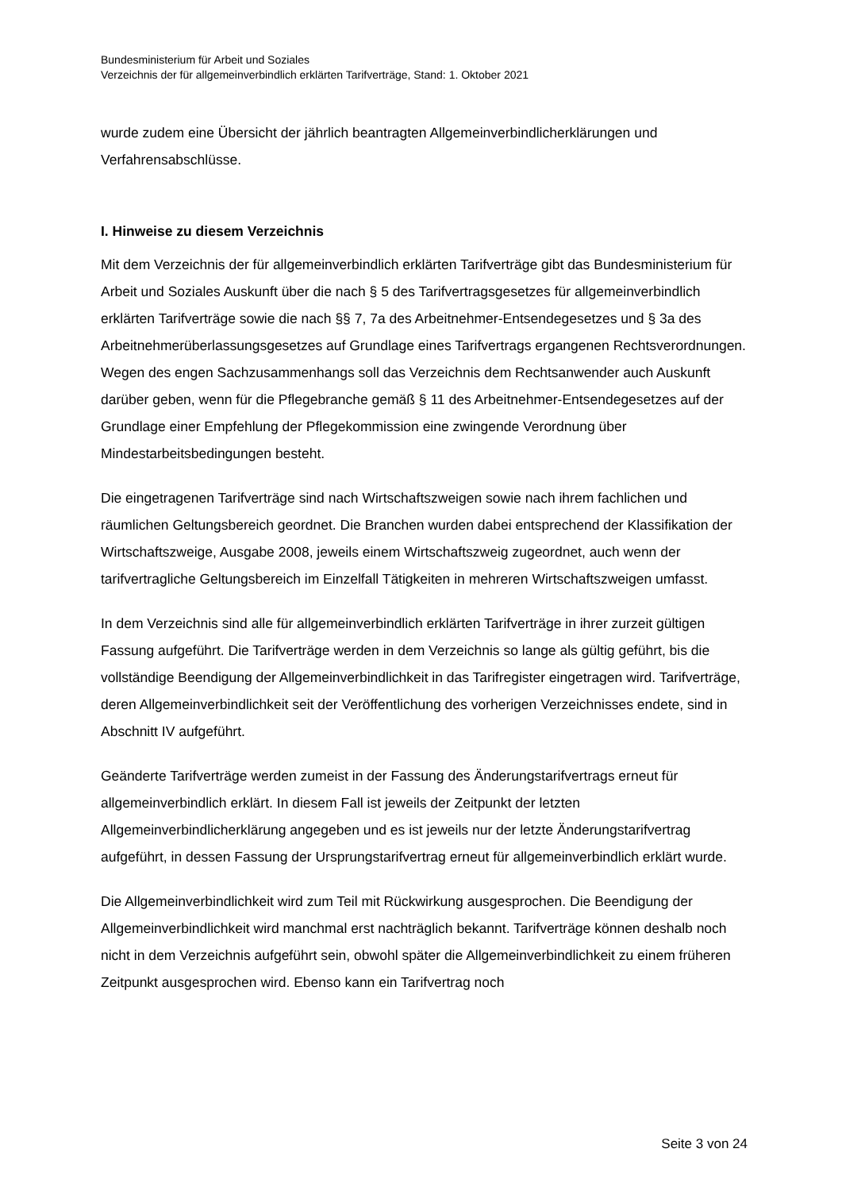Bundesministerium für Arbeit und Soziales
Verzeichnis der für allgemeinverbindlich erklärten Tarifverträge, Stand: 1. Oktober 2021
wurde zudem eine Übersicht der jährlich beantragten Allgemeinverbindlicherklärungen und Verfahrensabschlüsse.
I. Hinweise zu diesem Verzeichnis
Mit dem Verzeichnis der für allgemeinverbindlich erklärten Tarifverträge gibt das Bundesministerium für Arbeit und Soziales Auskunft über die nach § 5 des Tarifvertragsgesetzes für allgemeinverbindlich erklärten Tarifverträge sowie die nach §§ 7, 7a des Arbeitnehmer-Entsendegesetzes und § 3a des Arbeitnehmerüberlassungsgesetzes auf Grundlage eines Tarifvertrags ergangenen Rechtsverordnungen. Wegen des engen Sachzusammenhangs soll das Verzeichnis dem Rechtsanwender auch Auskunft darüber geben, wenn für die Pflegebranche gemäß § 11 des Arbeitnehmer-Entsendegesetzes auf der Grundlage einer Empfehlung der Pflegekommission eine zwingende Verordnung über Mindestarbeitsbedingungen besteht.
Die eingetragenen Tarifverträge sind nach Wirtschaftszweigen sowie nach ihrem fachlichen und räumlichen Geltungsbereich geordnet. Die Branchen wurden dabei entsprechend der Klassifikation der Wirtschaftszweige, Ausgabe 2008, jeweils einem Wirtschaftszweig zugeordnet, auch wenn der tarifvertragliche Geltungsbereich im Einzelfall Tätigkeiten in mehreren Wirtschaftszweigen umfasst.
In dem Verzeichnis sind alle für allgemeinverbindlich erklärten Tarifverträge in ihrer zurzeit gültigen Fassung aufgeführt. Die Tarifverträge werden in dem Verzeichnis so lange als gültig geführt, bis die vollständige Beendigung der Allgemeinverbindlichkeit in das Tarifregister eingetragen wird. Tarifverträge, deren Allgemeinverbindlichkeit seit der Veröffentlichung des vorherigen Verzeichnisses endete, sind in Abschnitt IV aufgeführt.
Geänderte Tarifverträge werden zumeist in der Fassung des Änderungstarifvertrags erneut für allgemeinverbindlich erklärt. In diesem Fall ist jeweils der Zeitpunkt der letzten Allgemeinverbindlicherklärung angegeben und es ist jeweils nur der letzte Änderungstarifvertrag aufgeführt, in dessen Fassung der Ursprungstarifvertrag erneut für allgemeinverbindlich erklärt wurde.
Die Allgemeinverbindlichkeit wird zum Teil mit Rückwirkung ausgesprochen. Die Beendigung der Allgemeinverbindlichkeit wird manchmal erst nachträglich bekannt. Tarifverträge können deshalb noch nicht in dem Verzeichnis aufgeführt sein, obwohl später die Allgemeinverbindlichkeit zu einem früheren Zeitpunkt ausgesprochen wird. Ebenso kann ein Tarifvertrag noch
Seite 3 von 24